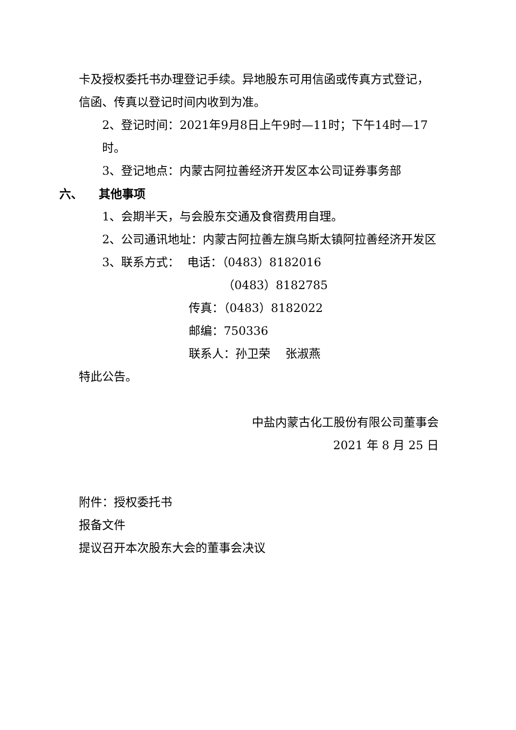卡及授权委托书办理登记手续。异地股东可用信函或传真方式登记，信函、传真以登记时间内收到为准。
2、登记时间：2021年9月8日上午9时—11时；下午14时—17时。
3、登记地点：内蒙古阿拉善经济开发区本公司证券事务部
六、 其他事项
1、会期半天，与会股东交通及食宿费用自理。
2、公司通讯地址：内蒙古阿拉善左旗乌斯太镇阿拉善经济开发区
3、联系方式： 电话：（0483）8182016
（0483）8182785
传真：（0483）8182022
邮编：750336
联系人：孙卫荣 张淑燕
特此公告。
中盐内蒙古化工股份有限公司董事会
2021 年 8 月 25 日
附件：授权委托书
报备文件
提议召开本次股东大会的董事会决议